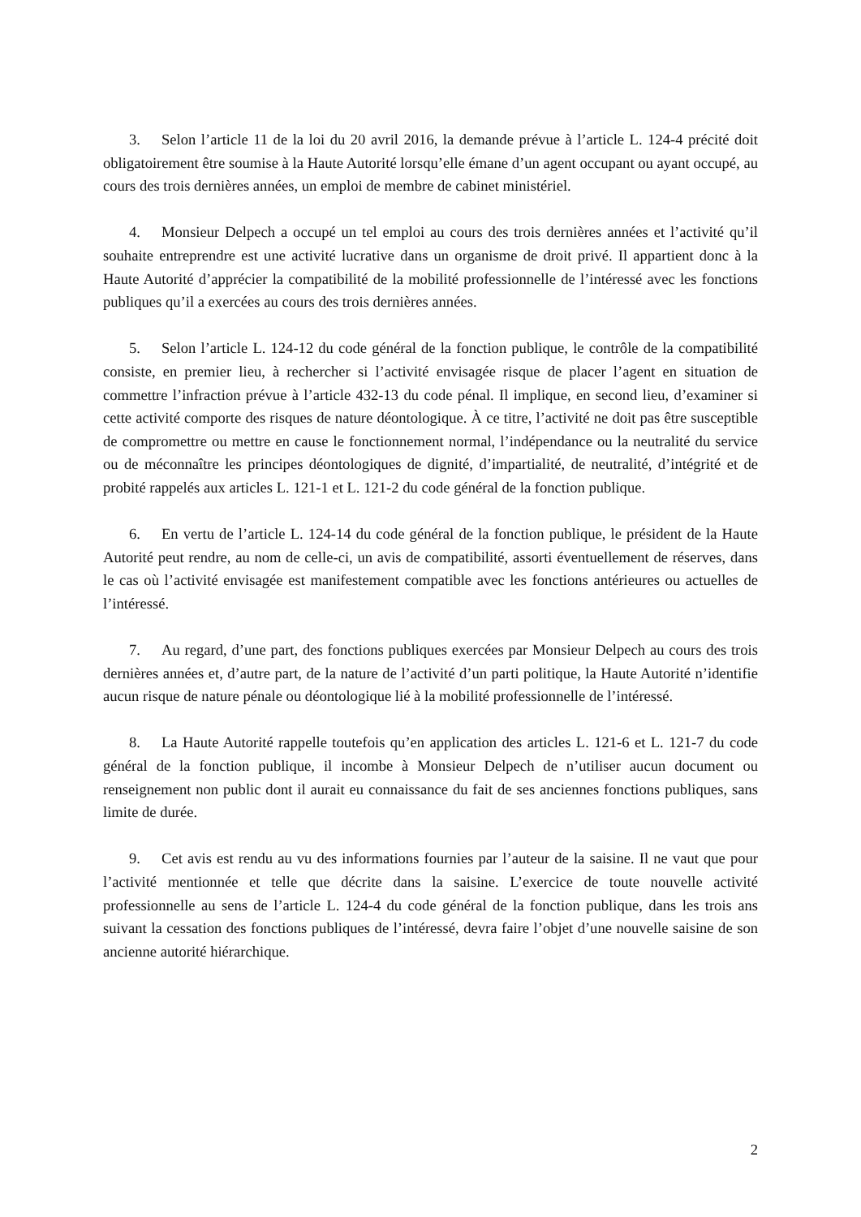3. Selon l’article 11 de la loi du 20 avril 2016, la demande prévue à l’article L. 124-4 précité doit obligatoirement être soumise à la Haute Autorité lorsqu’elle émane d’un agent occupant ou ayant occupé, au cours des trois dernières années, un emploi de membre de cabinet ministériel.
4. Monsieur Delpech a occupé un tel emploi au cours des trois dernières années et l’activité qu’il souhaite entreprendre est une activité lucrative dans un organisme de droit privé. Il appartient donc à la Haute Autorité d’apprécier la compatibilité de la mobilité professionnelle de l’intéressé avec les fonctions publiques qu’il a exercées au cours des trois dernières années.
5. Selon l’article L. 124-12 du code général de la fonction publique, le contrôle de la compatibilité consiste, en premier lieu, à rechercher si l’activité envisagée risque de placer l’agent en situation de commettre l’infraction prévue à l’article 432-13 du code pénal. Il implique, en second lieu, d’examiner si cette activité comporte des risques de nature déontologique. À ce titre, l’activité ne doit pas être susceptible de compromettre ou mettre en cause le fonctionnement normal, l’indépendance ou la neutralité du service ou de méconnaître les principes déontologiques de dignité, d’impartialité, de neutralité, d’intégrité et de probité rappelés aux articles L. 121-1 et L. 121-2 du code général de la fonction publique.
6. En vertu de l’article L. 124-14 du code général de la fonction publique, le président de la Haute Autorité peut rendre, au nom de celle-ci, un avis de compatibilité, assorti éventuellement de réserves, dans le cas où l’activité envisagée est manifestement compatible avec les fonctions antérieures ou actuelles de l’intéressé.
7. Au regard, d’une part, des fonctions publiques exercées par Monsieur Delpech au cours des trois dernières années et, d’autre part, de la nature de l’activité d’un parti politique, la Haute Autorité n’identifie aucun risque de nature pénale ou déontologique lié à la mobilité professionnelle de l’intéressé.
8. La Haute Autorité rappelle toutefois qu’en application des articles L. 121-6 et L. 121-7 du code général de la fonction publique, il incombe à Monsieur Delpech de n’utiliser aucun document ou renseignement non public dont il aurait eu connaissance du fait de ses anciennes fonctions publiques, sans limite de durée.
9. Cet avis est rendu au vu des informations fournies par l’auteur de la saisine. Il ne vaut que pour l’activité mentionnée et telle que décrite dans la saisine. L’exercice de toute nouvelle activité professionnelle au sens de l’article L. 124-4 du code général de la fonction publique, dans les trois ans suivant la cessation des fonctions publiques de l’intéressé, devra faire l’objet d’une nouvelle saisine de son ancienne autorité hiérarchique.
2